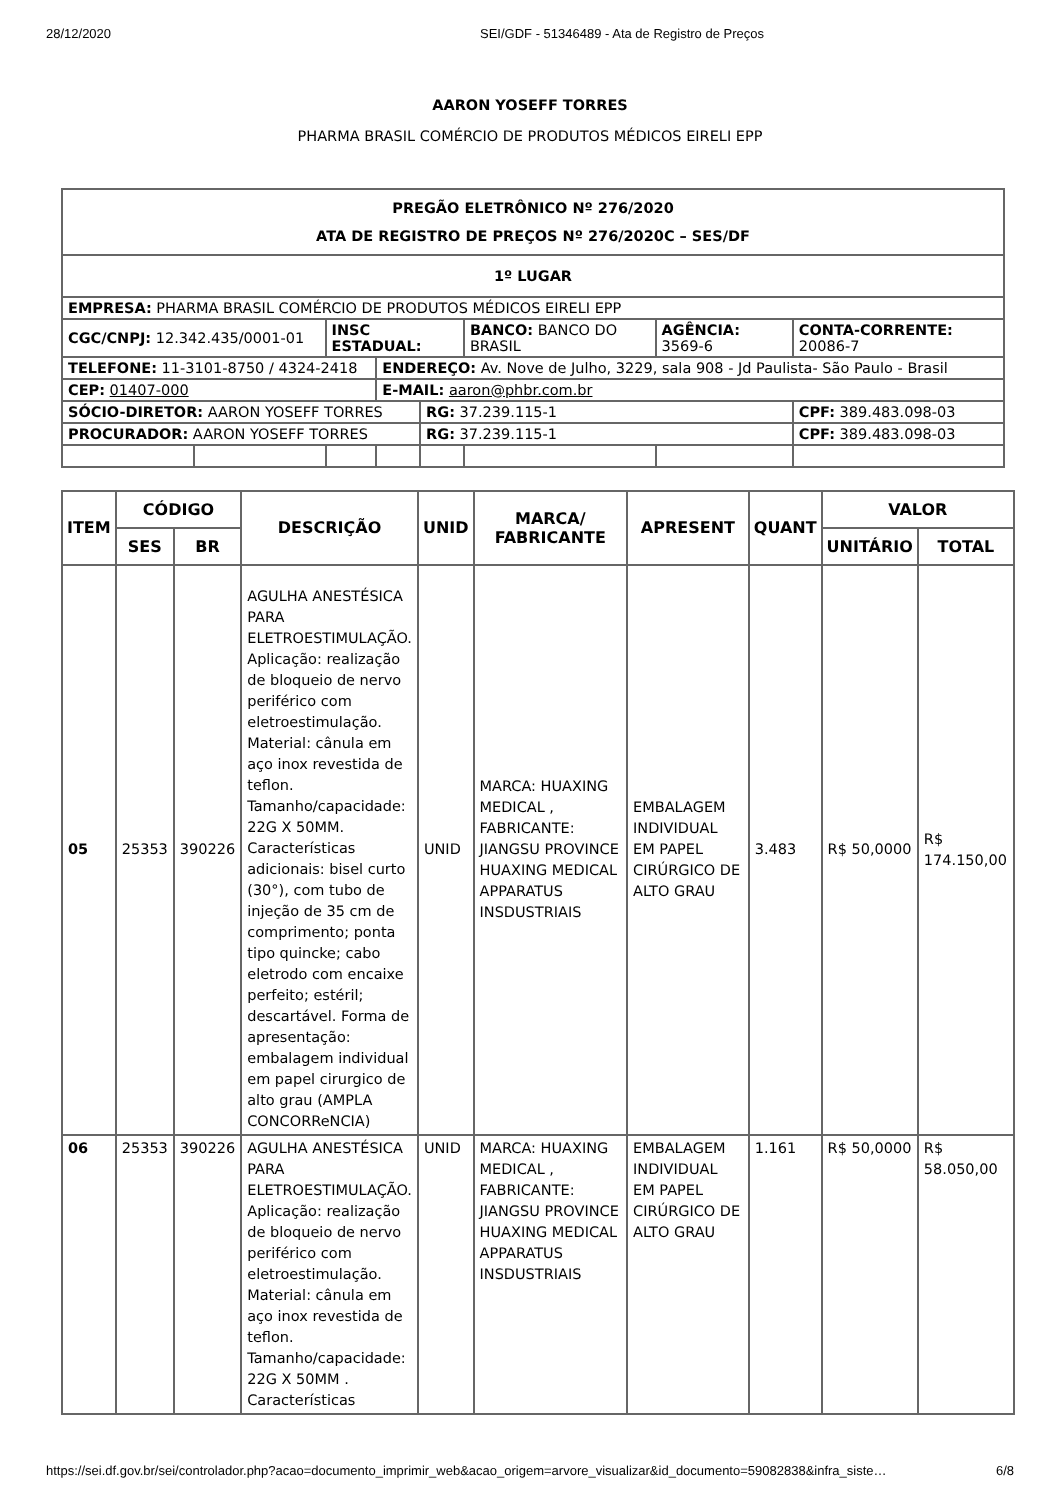28/12/2020 SEI/GDF - 51346489 - Ata de Registro de Preços
AARON YOSEFF TORRES
PHARMA BRASIL COMÉRCIO DE PRODUTOS MÉDICOS EIRELI EPP
| PREGÃO ELETRÔNICO Nº 276/2020 ATA DE REGISTRO DE PREÇOS Nº 276/2020C – SES/DF | | | | | | | |
| 1º LUGAR | | | | | | | |
| EMPRESA: PHARMA BRASIL COMÉRCIO DE PRODUTOS MÉDICOS EIRELI EPP | | | | | | | |
| CGC/CNPJ: 12.342.435/0001-01 | | INSC ESTADUAL: | | | BANCO: BANCO DO BRASIL | AGÊNCIA: 3569-6 | CONTA-CORRENTE: 20086-7 |
| TELEFONE: 11-3101-8750 / 4324-2418 | | | ENDEREÇO: Av. Nove de Julho, 3229, sala 908 - Jd Paulista- São Paulo - Brasil | | | | |
| CEP: 01407-000 | | | E-MAIL: aaron@phbr.com.br | | | | |
| SÓCIO-DIRETOR: AARON YOSEFF TORRES | | | | RG: 37.239.115-1 | | | CPF: 389.483.098-03 |
| PROCURADOR: AARON YOSEFF TORRES | | | | RG: 37.239.115-1 | | | CPF: 389.483.098-03 |
| ITEM | CÓDIGO | | DESCRIÇÃO | UNID | MARCA/ FABRICANTE | APRESENT | QUANT | VALOR | |
| --- | --- | --- | --- | --- | --- | --- | --- | --- | --- |
| | SES | BR | | | | | | UNITÁRIO | TOTAL |
| 05 | 25353 | 390226 | AGULHA ANESTÉSICA PARA ELETROESTIMULAÇÃO. Aplicação: realização de bloqueio de nervo periférico com eletroestimulação. Material: cânula em aço inox revestida de teflon. Tamanho/capacidade: 22G X 50MM. Características adicionais: bisel curto (30°), com tubo de injeção de 35 cm de comprimento; ponta tipo quincke; cabo eletrodo com encaixe perfeito; estéril; descartável. Forma de apresentação: embalagem individual em papel cirurgico de alto grau (AMPLA CONCORReNCIA) | UNID | MARCA: HUAXING MEDICAL , FABRICANTE: JIANGSU PROVINCE HUAXING MEDICAL APPARATUS INSDUSTRIAIS | EMBALAGEM INDIVIDUAL EM PAPEL CIRÚRGICO DE ALTO GRAU | 3.483 | R$ 50,0000 | R$ 174.150,00 |
| 06 | 25353 | 390226 | AGULHA ANESTÉSICA PARA ELETROESTIMULAÇÃO. Aplicação: realização de bloqueio de nervo periférico com eletroestimulação. Material: cânula em aço inox revestida de teflon. Tamanho/capacidade: 22G X 50MM . Características | UNID | MARCA: HUAXING MEDICAL , FABRICANTE: JIANGSU PROVINCE HUAXING MEDICAL APPARATUS INSDUSTRIAIS | EMBALAGEM INDIVIDUAL EM PAPEL CIRÚRGICO DE ALTO GRAU | 1.161 | R$ 50,0000 | R$ 58.050,00 |
https://sei.df.gov.br/sei/controlador.php?acao=documento_imprimir_web&acao_origem=arvore_visualizar&id_documento=59082838&infra_siste… 6/8